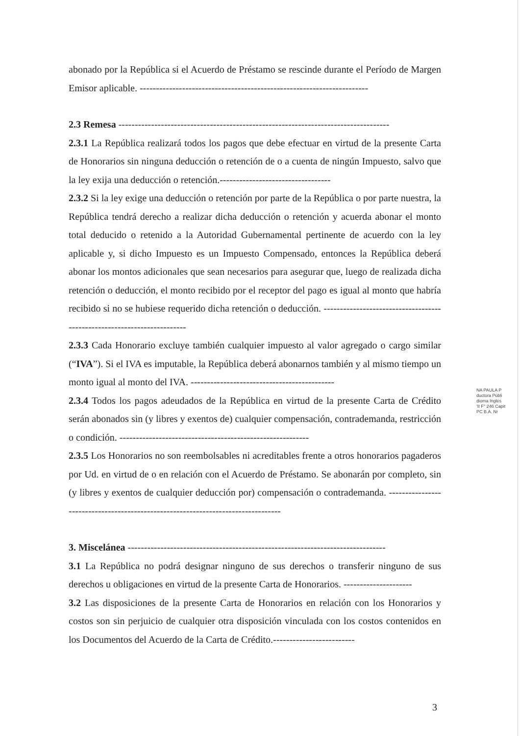abonado por la República si el Acuerdo de Préstamo se rescinde durante el Período de Margen Emisor aplicable. ----------------------------------------------------------------------
2.3 Remesa -----------------------------------------------------------------------------------
2.3.1 La República realizará todos los pagos que debe efectuar en virtud de la presente Carta de Honorarios sin ninguna deducción o retención de o a cuenta de ningún Impuesto, salvo que la ley exija una deducción o retención.----------------------------------
2.3.2 Si la ley exige una deducción o retención por parte de la República o por parte nuestra, la República tendrá derecho a realizar dicha deducción o retención y acuerda abonar el monto total deducido o retenido a la Autoridad Gubernamental pertinente de acuerdo con la ley aplicable y, si dicho Impuesto es un Impuesto Compensado, entonces la República deberá abonar los montos adicionales que sean necesarios para asegurar que, luego de realizada dicha retención o deducción, el monto recibido por el receptor del pago es igual al monto que habría recibido si no se hubiese requerido dicha retención o deducción. ------------------------------------------------------------------------
2.3.3 Cada Honorario excluye también cualquier impuesto al valor agregado o cargo similar (“IVA”). Si el IVA es imputable, la República deberá abonarnos también y al mismo tiempo un monto igual al monto del IVA. --------------------------------------------
2.3.4 Todos los pagos adeudados de la República en virtud de la presente Carta de Crédito serán abonados sin (y libres y exentos de) cualquier compensación, contrademanda, restricción o condición. ----------------------------------------------------------
2.3.5 Los Honorarios no son reembolsables ni acreditables frente a otros honorarios pagaderos por Ud. en virtud de o en relación con el Acuerdo de Préstamo. Se abonarán por completo, sin (y libres y exentos de cualquier deducción por) compensación o contrademanda. ---------------------------------------------------------------------------------
3. Miscelánea -------------------------------------------------------------------------------
3.1 La República no podrá designar ninguno de sus derechos o transferir ninguno de sus derechos u obligaciones en virtud de la presente Carta de Honorarios. ---------------------
3.2 Las disposiciones de la presente Carta de Honorarios en relación con los Honorarios y costos son sin perjuicio de cualquier otra disposición vinculada con los costos contenidos en los Documentos del Acuerdo de la Carta de Crédito.-------------------------
NA PAULA P
ductora Públi
dioma Inglés
'II F° 246 Capit
PC B.A. Nr
3